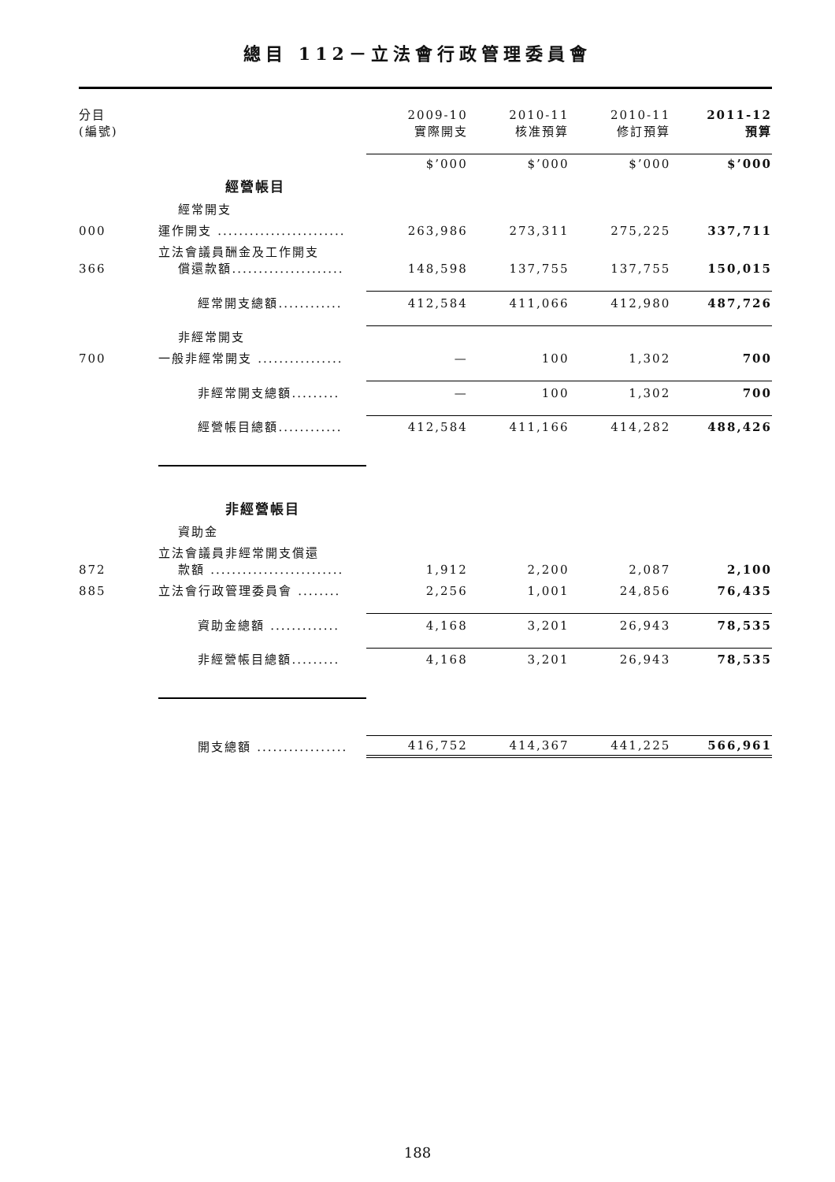總目 112－立法會行政管理委員會
| 分目 (編號) | | 2009-10 實際開支 | 2010-11 核准預算 | 2010-11 修訂預算 | 2011-12 預算 |
| --- | --- | --- | --- | --- | --- |
| | | $’000 | $’000 | $’000 | $’000 |
| | 經營帳目 | | | | |
| | 經常開支 | | | | |
| 000 | 運作開支 ........................ | 263,986 | 273,311 | 275,225 | 337,711 |
| 366 | 立法會議員酬金及工作開支 償還款額..................... | 148,598 | 137,755 | 137,755 | 150,015 |
| | 經常開支總額............ | 412,584 | 411,066 | 412,980 | 487,726 |
| | 非經常開支 | | | | |
| 700 | 一般非經常開支 ................ | — | 100 | 1,302 | 700 |
| | 非經常開支總額......... | — | 100 | 1,302 | 700 |
| | 經營帳目總額............ | 412,584 | 411,166 | 414,282 | 488,426 |
| | 非經營帳目 | | | | |
| | 資助金 | | | | |
| 872 | 立法會議員非經常開支償還 款額 ......................... | 1,912 | 2,200 | 2,087 | 2,100 |
| 885 | 立法會行政管理委員會 ........ | 2,256 | 1,001 | 24,856 | 76,435 |
| | 資助金總額 ............. | 4,168 | 3,201 | 26,943 | 78,535 |
| | 非經營帳目總額......... | 4,168 | 3,201 | 26,943 | 78,535 |
| | 開支總額 ................. | 416,752 | 414,367 | 441,225 | 566,961 |
188